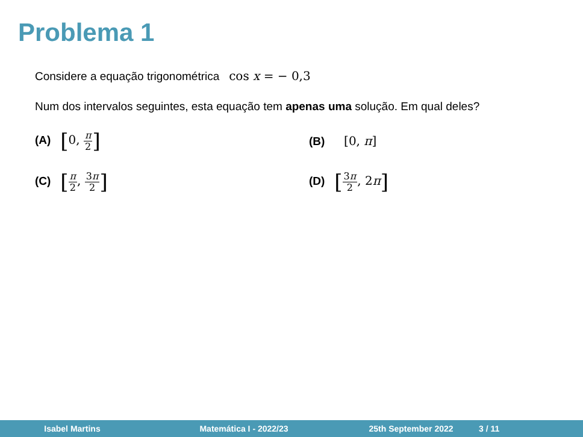Problema 1
Considere a equação trigonométrica cos x = − 0,3
Num dos intervalos seguintes, esta equação tem apenas uma solução. Em qual deles?
(A) [0, π 2]
(B) [0, π]
(C) [π 2, 3π 2]
(D) [3π 2, 2π]
Isabel Martins Matemática I - 2022/23 25th September 2022 3 / 11